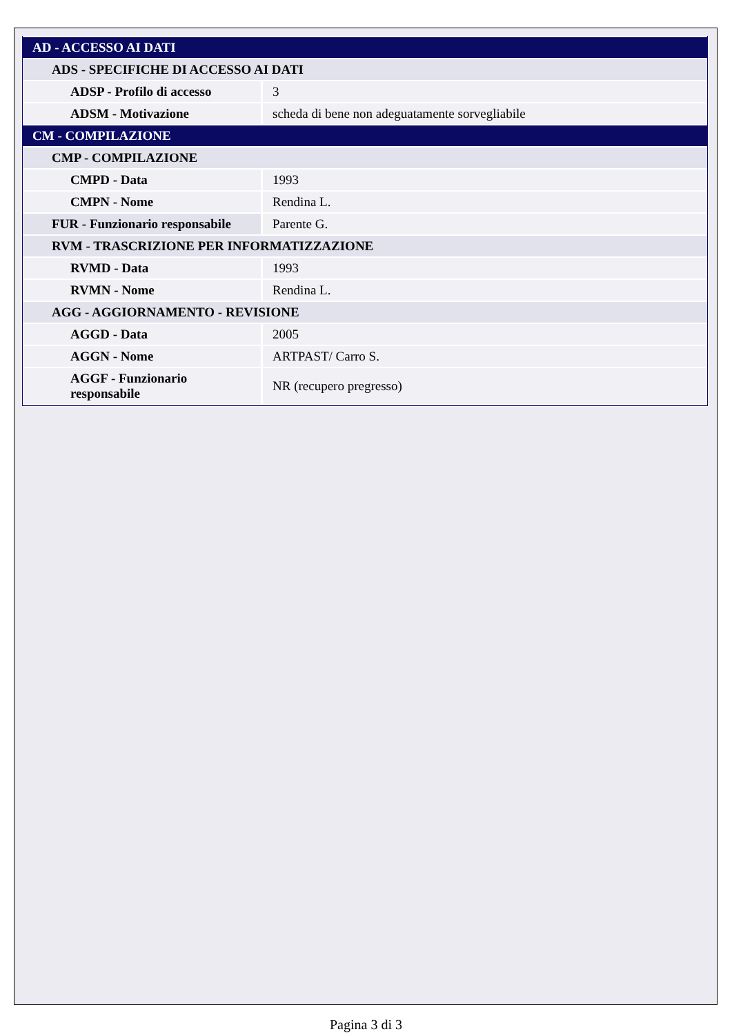| AD - ACCESSO AI DATI | |
| ADS - SPECIFICHE DI ACCESSO AI DATI | |
| ADSP - Profilo di accesso | 3 |
| ADSM - Motivazione | scheda di bene non adeguatamente sorvegliabile |
| CM - COMPILAZIONE | |
| CMP - COMPILAZIONE | |
| CMPD - Data | 1993 |
| CMPN - Nome | Rendina L. |
| FUR - Funzionario responsabile | Parente G. |
| RVM - TRASCRIZIONE PER INFORMATIZZAZIONE | |
| RVMD - Data | 1993 |
| RVMN - Nome | Rendina L. |
| AGG - AGGIORNAMENTO - REVISIONE | |
| AGGD - Data | 2005 |
| AGGN - Nome | ARTPAST/ Carro S. |
| AGGF - Funzionario responsabile | NR (recupero pregresso) |
Pagina 3 di 3